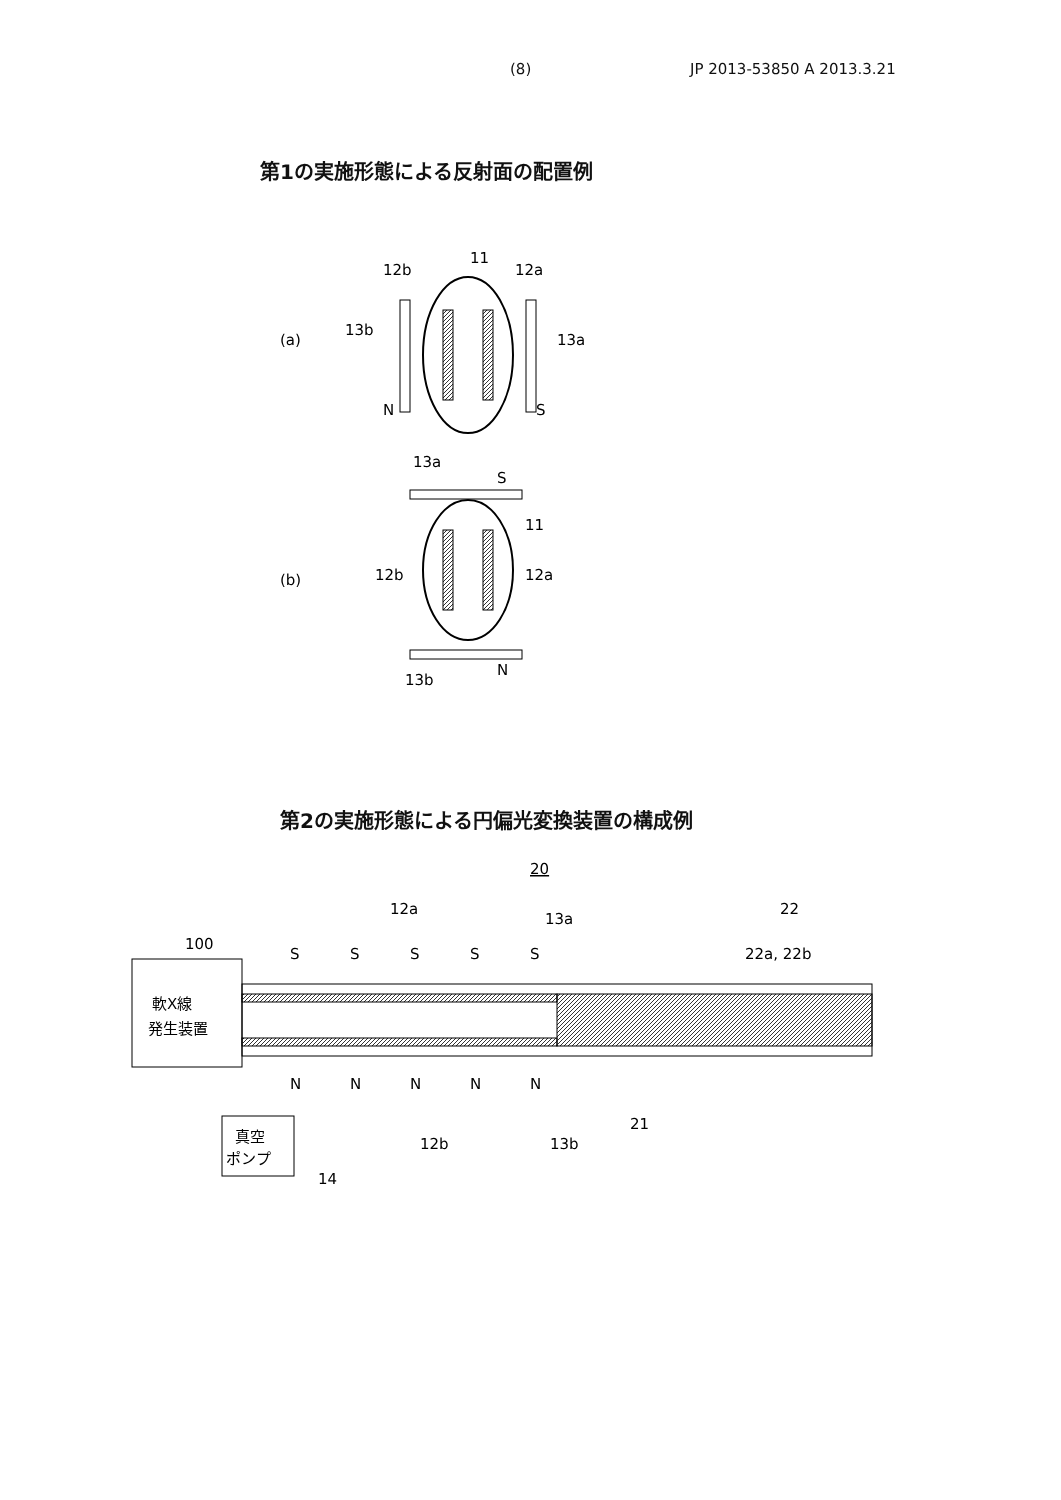(8) JP 2013-53850 A 2013.3.21
第1の実施形態による反射面の配置例
(a)
12b
11
12a
13b
13a
N
S
(b)
13a
S
11
12b
12a
13b
N
第2の実施形態による円偏光変換装置の構成例
20
12a
13a
22
100
22a, 22b
軟X線
発生装置
S
S
S
S
S
N
N
N
N
N
21
12b
13b
真空
ポンプ
14